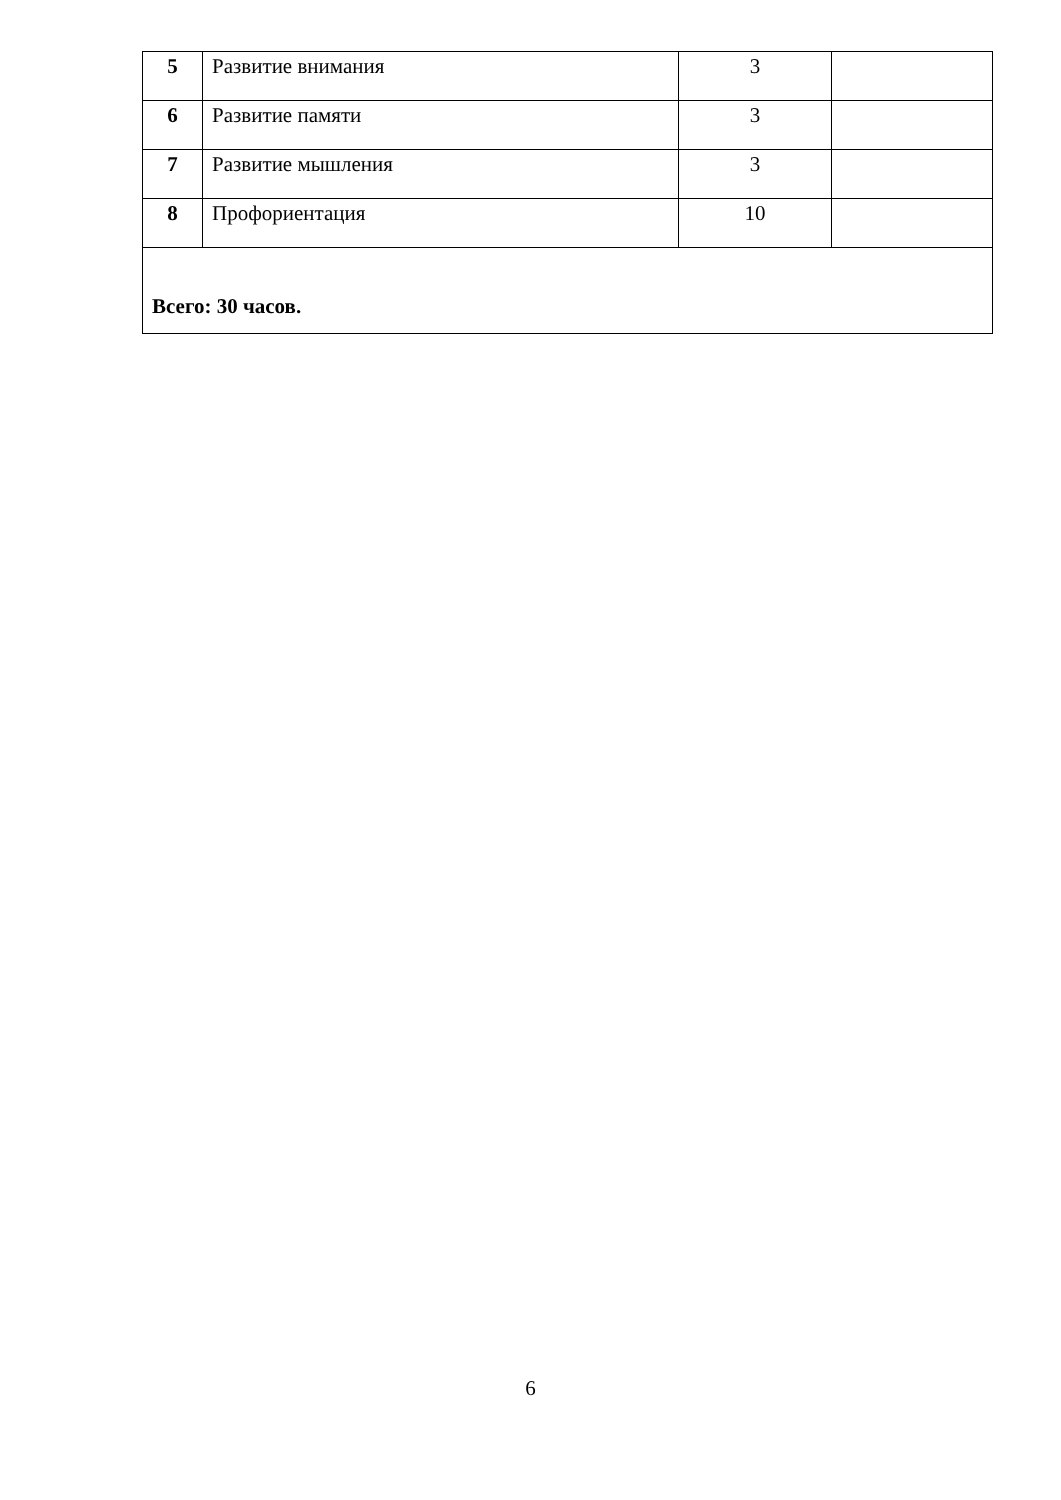| 5 | Развитие внимания | 3 | |
| 6 | Развитие памяти | 3 | |
| 7 | Развитие мышления | 3 | |
| 8 | Профориентация | 10 | |
| Всего: 30 часов. | | | |
6